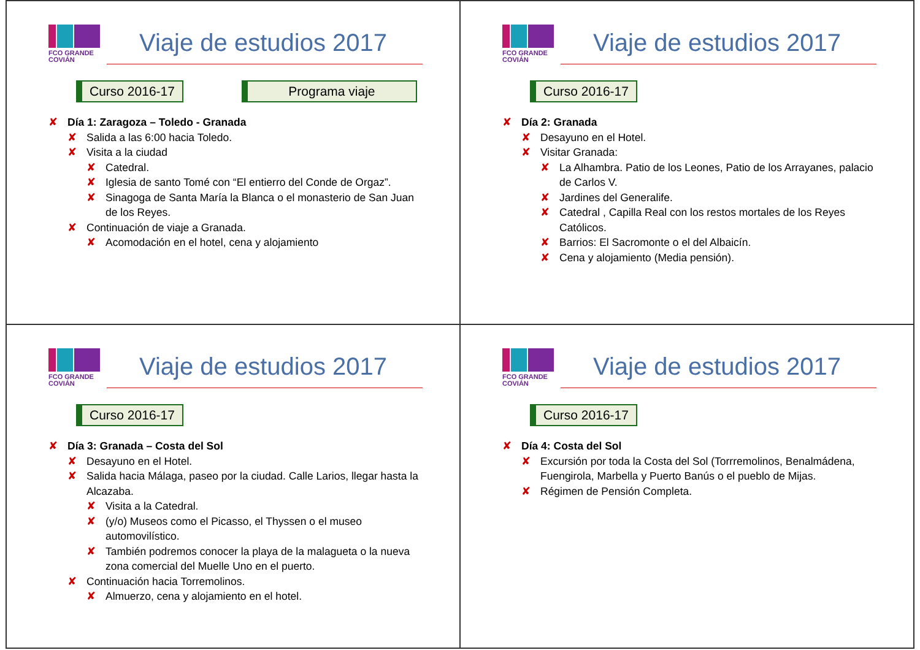FCO GRANDE COVIÁN
Viaje de estudios 2017
Curso 2016-17 Programa viaje
Día 1: Zaragoza – Toledo - Granada
Salida a las 6:00 hacia Toledo.
Visita a la ciudad
Catedral.
Iglesia de santo Tomé con “El entierro del Conde de Orgaz”.
Sinagoga de Santa María la Blanca o el monasterio de San Juan de los Reyes.
Continuación de viaje a Granada.
Acomodación en el hotel, cena y alojamiento
FCO GRANDE COVIÁN
Viaje de estudios 2017
Curso 2016-17
Día 2: Granada
Desayuno en el Hotel.
Visitar Granada:
La Alhambra. Patio de los Leones, Patio de los Arrayanes, palacio de Carlos V.
Jardines del Generalife.
Catedral , Capilla Real con los restos mortales de los Reyes Católicos.
Barrios: El Sacromonte o el del Albaicín.
Cena y alojamiento (Media pensión).
FCO GRANDE COVIÁN
Viaje de estudios 2017
Curso 2016-17
Día 3: Granada – Costa del Sol
Desayuno en el Hotel.
Salida hacia Málaga, paseo por la ciudad. Calle Larios, llegar hasta la Alcazaba.
Visita a la Catedral.
(y/o) Museos como el Picasso, el Thyssen o el museo automovilístico.
También podremos conocer la playa de la malagueta o la nueva zona comercial del Muelle Uno en el puerto.
Continuación hacia Torremolinos.
Almuerzo, cena y alojamiento en el hotel.
FCO GRANDE COVIÁN
Viaje de estudios 2017
Curso 2016-17
Día 4: Costa del Sol
Excursión por toda la Costa del Sol (Torrremolinos, Benalmádena, Fuengirola, Marbella y Puerto Banús o el pueblo de Mijas.
Régimen de Pensión Completa.